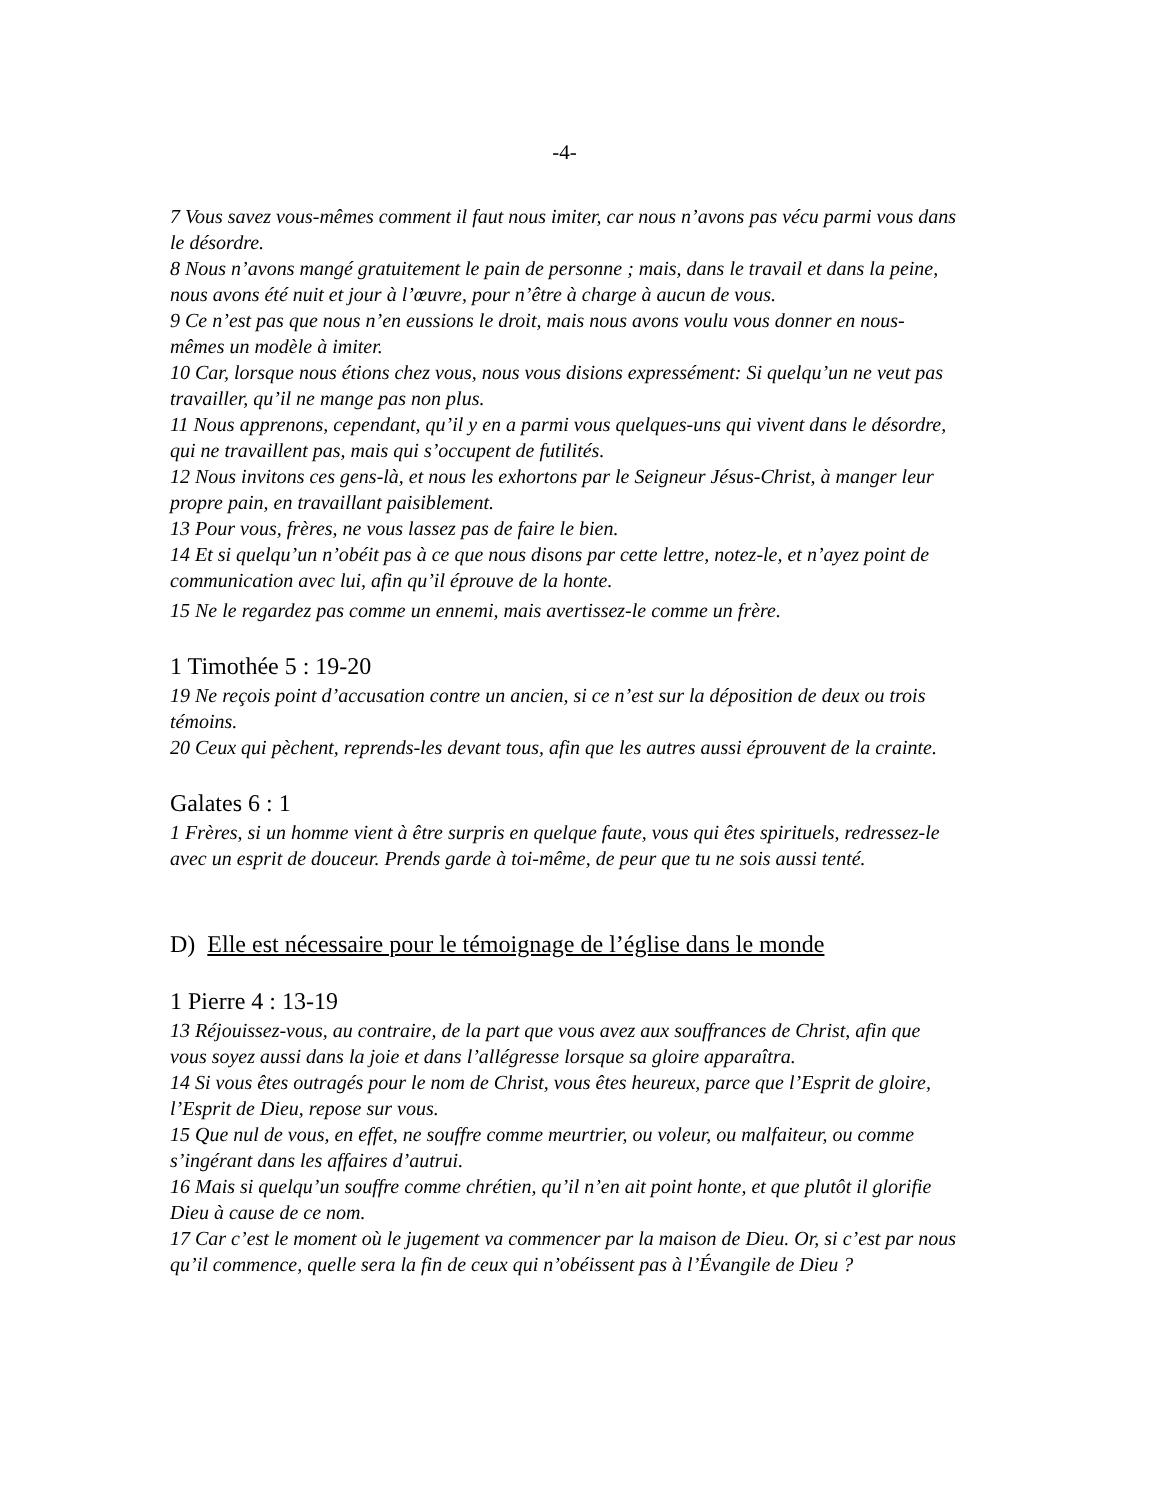-4-
7 Vous savez vous-mêmes comment il faut nous imiter, car nous n’avons pas vécu parmi vous dans le désordre.
8 Nous n’avons mangé gratuitement le pain de personne ; mais, dans le travail et dans la peine, nous avons été nuit et jour à l’œuvre, pour n’être à charge à aucun de vous.
9 Ce n’est pas que nous n’en eussions le droit, mais nous avons voulu vous donner en nous-mêmes un modèle à imiter.
10 Car, lorsque nous étions chez vous, nous vous disions expressément: Si quelqu’un ne veut pas travailler, qu’il ne mange pas non plus.
11 Nous apprenons, cependant, qu’il y en a parmi vous quelques-uns qui vivent dans le désordre, qui ne travaillent pas, mais qui s’occupent de futilités.
12 Nous invitons ces gens-là, et nous les exhortons par le Seigneur Jésus-Christ, à manger leur propre pain, en travaillant paisiblement.
13 Pour vous, frères, ne vous lassez pas de faire le bien.
14 Et si quelqu’un n’obéit pas à ce que nous disons par cette lettre, notez-le, et n’ayez point de communication avec lui, afin qu’il éprouve de la honte.
15 Ne le regardez pas comme un ennemi, mais avertissez-le comme un frère.
1 Timothée 5 : 19-20
19 Ne reçois point d’accusation contre un ancien, si ce n’est sur la déposition de deux ou trois témoins.
20 Ceux qui pèchent, reprends-les devant tous, afin que les autres aussi éprouvent de la crainte.
Galates 6 : 1
1 Frères, si un homme vient à être surpris en quelque faute, vous qui êtes spirituels, redressez-le avec un esprit de douceur. Prends garde à toi-même, de peur que tu ne sois aussi tenté.
D) Elle est nécessaire pour le témoignage de l’église dans le monde
1 Pierre 4 : 13-19
13 Réjouissez-vous, au contraire, de la part que vous avez aux souffrances de Christ, afin que vous soyez aussi dans la joie et dans l’allégresse lorsque sa gloire apparaîtra.
14 Si vous êtes outragés pour le nom de Christ, vous êtes heureux, parce que l’Esprit de gloire, l’Esprit de Dieu, repose sur vous.
15 Que nul de vous, en effet, ne souffre comme meurtrier, ou voleur, ou malfaiteur, ou comme s’ingérant dans les affaires d’autrui.
16 Mais si quelqu’un souffre comme chrétien, qu’il n’en ait point honte, et que plutôt il glorifie Dieu à cause de ce nom.
17 Car c’est le moment où le jugement va commencer par la maison de Dieu. Or, si c’est par nous qu’il commence, quelle sera la fin de ceux qui n’obéissent pas à l’Évangile de Dieu ?